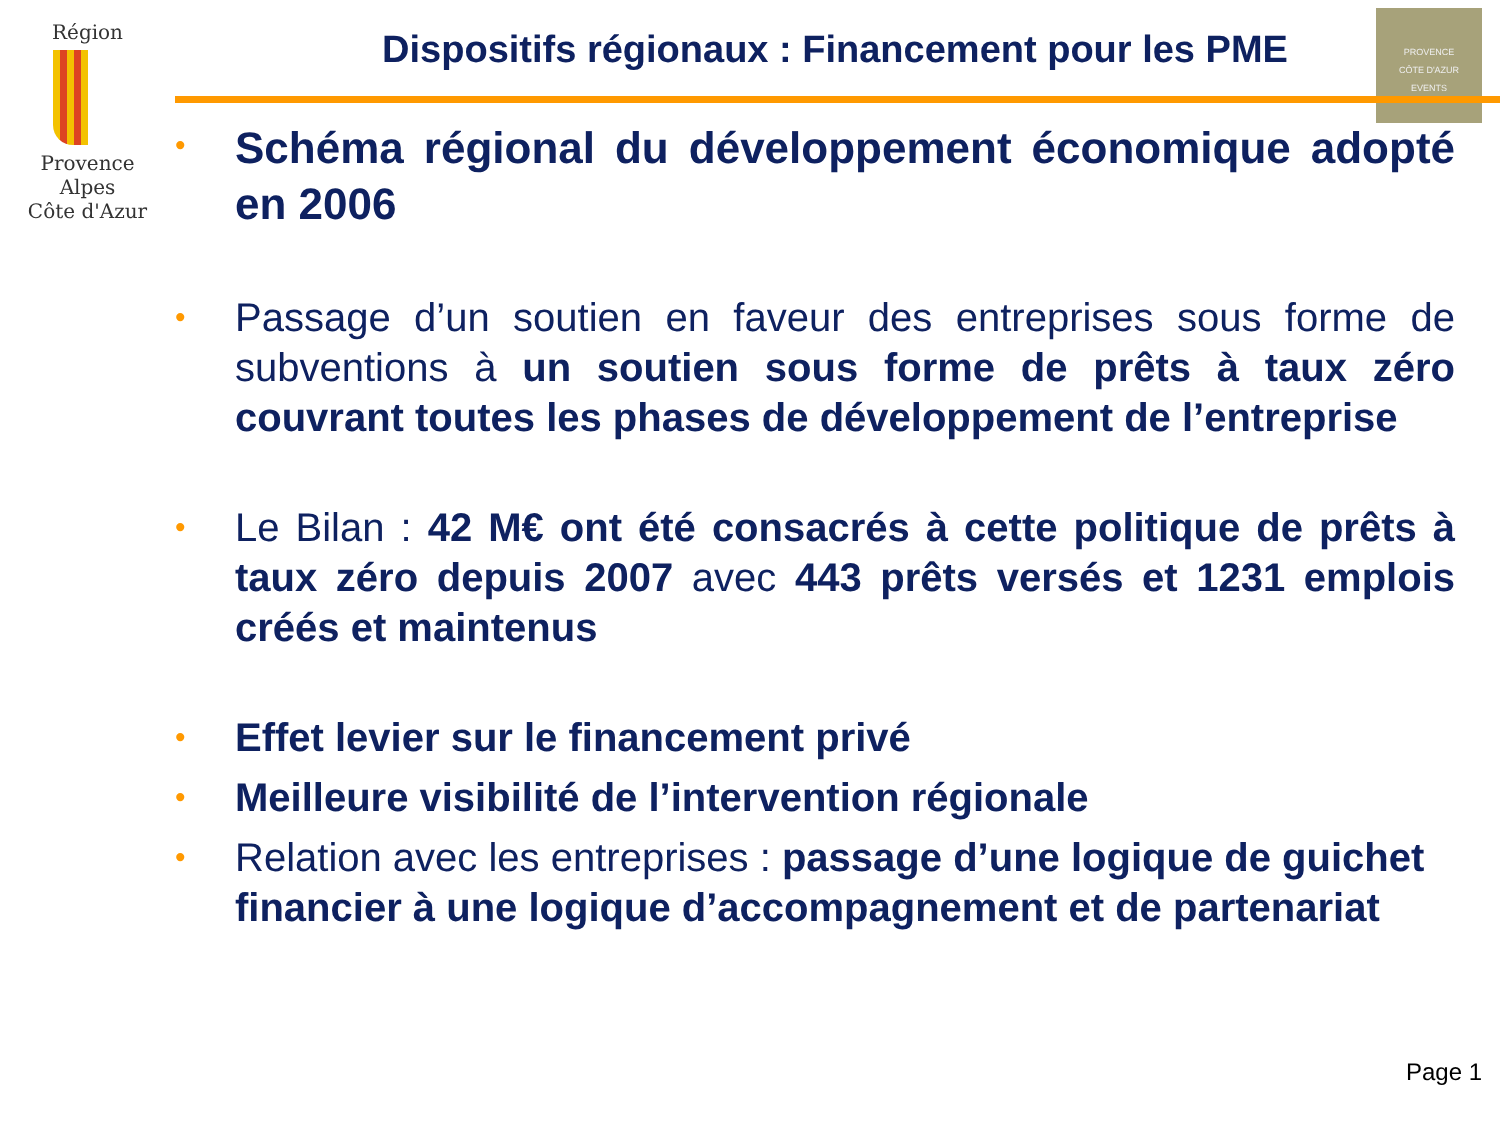Région
Provence
Alpes
Côte d'Azur
PROVENCE
CÔTE D'AZUR
EVENTS
Dispositifs régionaux : Financement pour les PME
• Schéma régional du développement économique adopté en 2006
• Passage d’un soutien en faveur des entreprises sous forme de subventions à un soutien sous forme de prêts à taux zéro couvrant toutes les phases de développement de l’entreprise
• Le Bilan : 42 M€ ont été consacrés à cette politique de prêts à taux zéro depuis 2007 avec 443 prêts versés et 1231 emplois créés et maintenus
• Effet levier sur le financement privé
• Meilleure visibilité de l’intervention régionale
• Relation avec les entreprises : passage d’une logique de guichet financier à une logique d’accompagnement et de partenariat
Page 1